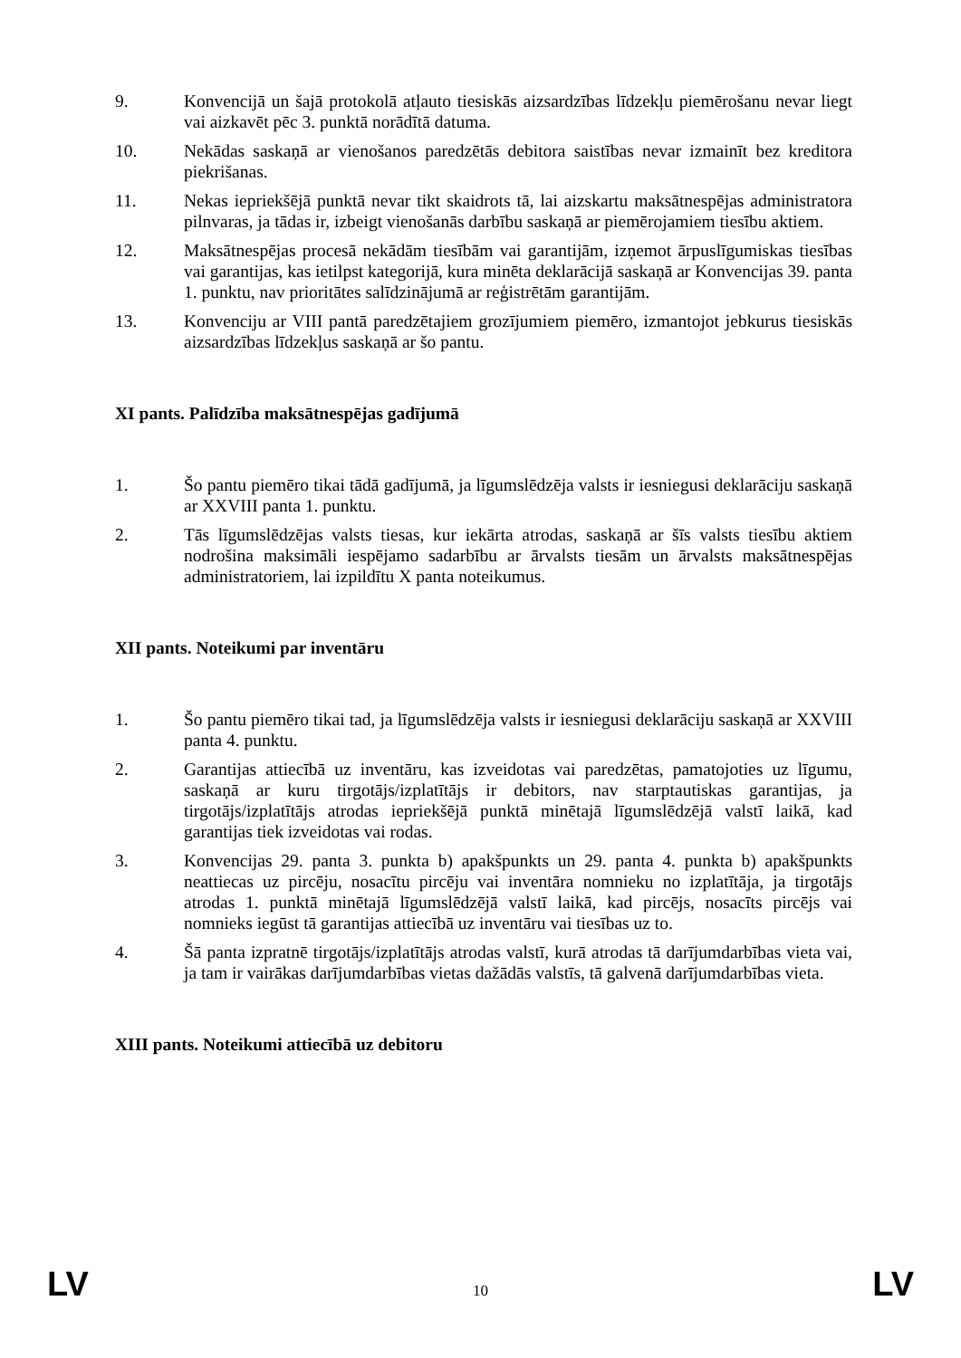9. Konvencijā un šajā protokolā atļauto tiesiskās aizsardzības līdzekļu piemērošanu nevar liegt vai aizkavēt pēc 3. punktā norādītā datuma.
10. Nekādas saskaņā ar vienošanos paredzētās debitora saistības nevar izmainīt bez kreditora piekrišanas.
11. Nekas iepriekšējā punktā nevar tikt skaidrots tā, lai aizskartu maksātnespējas administratora pilnvaras, ja tādas ir, izbeigt vienošanās darbību saskaņā ar piemērojamiem tiesību aktiem.
12. Maksātnespējas procesā nekādām tiesībām vai garantijām, izņemot ārpuslīgumiskas tiesības vai garantijas, kas ietilpst kategorijā, kura minēta deklarācijā saskaņā ar Konvencijas 39. panta 1. punktu, nav prioritātes salīdzinājumā ar reģistrētām garantijām.
13. Konvenciju ar VIII pantā paredzētajiem grozījumiem piemēro, izmantojot jebkurus tiesiskās aizsardzības līdzekļus saskaņā ar šo pantu.
XI pants. Palīdzība maksātnespējas gadījumā
1. Šo pantu piemēro tikai tādā gadījumā, ja līgumslēdzēja valsts ir iesniegusi deklarāciju saskaņā ar XXVIII panta 1. punktu.
2. Tās līgumslēdzējas valsts tiesas, kur iekārta atrodas, saskaņā ar šīs valsts tiesību aktiem nodrošina maksimāli iespējamo sadarbību ar ārvalsts tiesām un ārvalsts maksātnespējas administratoriem, lai izpildītu X panta noteikumus.
XII pants. Noteikumi par inventāru
1. Šo pantu piemēro tikai tad, ja līgumslēdzēja valsts ir iesniegusi deklarāciju saskaņā ar XXVIII panta 4. punktu.
2. Garantijas attiecībā uz inventāru, kas izveidotas vai paredzētas, pamatojoties uz līgumu, saskaņā ar kuru tirgotājs/izplatītājs ir debitors, nav starptautiskas garantijas, ja tirgotājs/izplatītājs atrodas iepriekšējā punktā minētajā līgumslēdzējā valstī laikā, kad garantijas tiek izveidotas vai rodas.
3. Konvencijas 29. panta 3. punkta b) apakšpunkts un 29. panta 4. punkta b) apakšpunkts neattiecas uz pircēju, nosacītu pircēju vai inventāra nomnieku no izplatītāja, ja tirgotājs atrodas 1. punktā minētajā līgumslēdzējā valstī laikā, kad pircējs, nosacīts pircējs vai nomnieks iegūst tā garantijas attiecībā uz inventāru vai tiesības uz to.
4. Šā panta izpratnē tirgotājs/izplatītājs atrodas valstī, kurā atrodas tā darījumdarbības vieta vai, ja tam ir vairākas darījumdarbības vietas dažādās valstīs, tā galvenā darījumdarbības vieta.
XIII pants. Noteikumi attiecībā uz debitoru
LV 10 LV